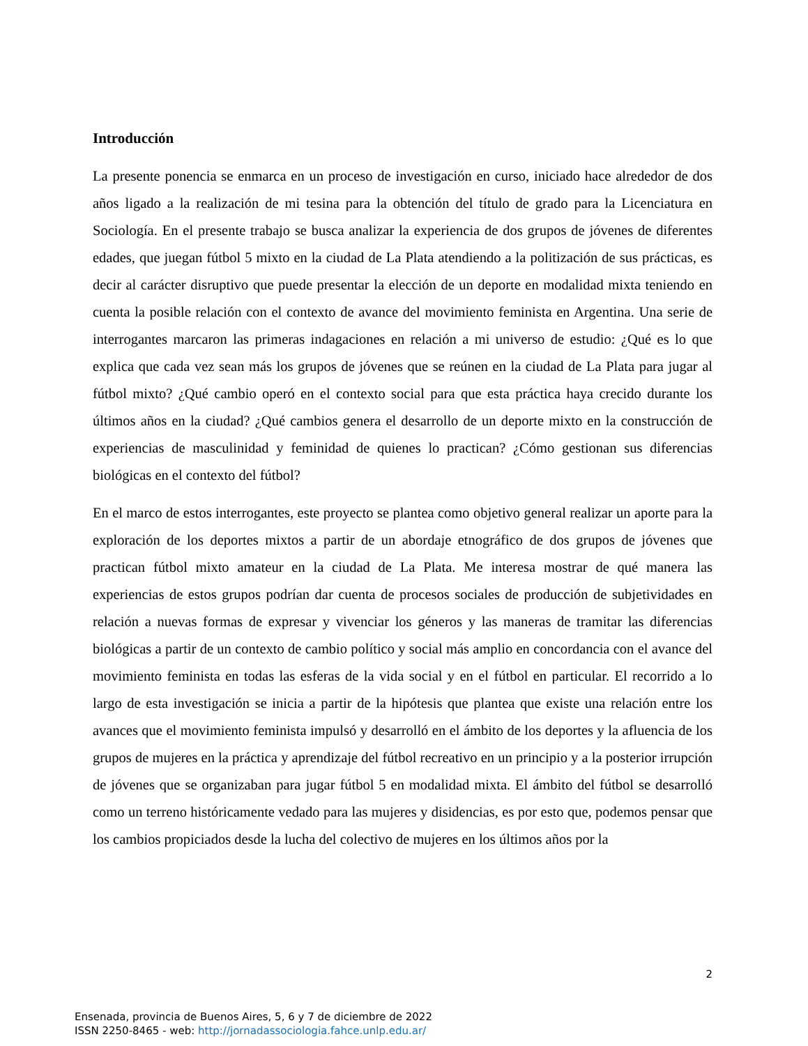Introducción
La presente ponencia se enmarca en un proceso de investigación en curso, iniciado hace alrededor de dos años ligado a la realización de mi tesina para la obtención del título de grado para la Licenciatura en Sociología. En el presente trabajo se busca analizar la experiencia de dos grupos de jóvenes de diferentes edades, que juegan fútbol 5 mixto en la ciudad de La Plata atendiendo a la politización de sus prácticas, es decir al carácter disruptivo que puede presentar la elección de un deporte en modalidad mixta teniendo en cuenta la posible relación con el contexto de avance del movimiento feminista en Argentina. Una serie de interrogantes marcaron las primeras indagaciones en relación a mi universo de estudio: ¿Qué es lo que explica que cada vez sean más los grupos de jóvenes que se reúnen en la ciudad de La Plata para jugar al fútbol mixto? ¿Qué cambio operó en el contexto social para que esta práctica haya crecido durante los últimos años en la ciudad? ¿Qué cambios genera el desarrollo de un deporte mixto en la construcción de experiencias de masculinidad y feminidad de quienes lo practican? ¿Cómo gestionan sus diferencias biológicas en el contexto del fútbol?
En el marco de estos interrogantes, este proyecto se plantea como objetivo general realizar un aporte para la exploración de los deportes mixtos a partir de un abordaje etnográfico de dos grupos de jóvenes que practican fútbol mixto amateur en la ciudad de La Plata. Me interesa mostrar de qué manera las experiencias de estos grupos podrían dar cuenta de procesos sociales de producción de subjetividades en relación a nuevas formas de expresar y vivenciar los géneros y las maneras de tramitar las diferencias biológicas a partir de un contexto de cambio político y social más amplio en concordancia con el avance del movimiento feminista en todas las esferas de la vida social y en el fútbol en particular. El recorrido a lo largo de esta investigación se inicia a partir de la hipótesis que plantea que existe una relación entre los avances que el movimiento feminista impulsó y desarrolló en el ámbito de los deportes y la afluencia de los grupos de mujeres en la práctica y aprendizaje del fútbol recreativo en un principio y a la posterior irrupción de jóvenes que se organizaban para jugar fútbol 5 en modalidad mixta. El ámbito del fútbol se desarrolló como un terreno históricamente vedado para las mujeres y disidencias, es por esto que, podemos pensar que los cambios propiciados desde la lucha del colectivo de mujeres en los últimos años por la
2
Ensenada, provincia de Buenos Aires, 5, 6 y 7 de diciembre de 2022
ISSN 2250-8465 - web: http://jornadassociologia.fahce.unlp.edu.ar/